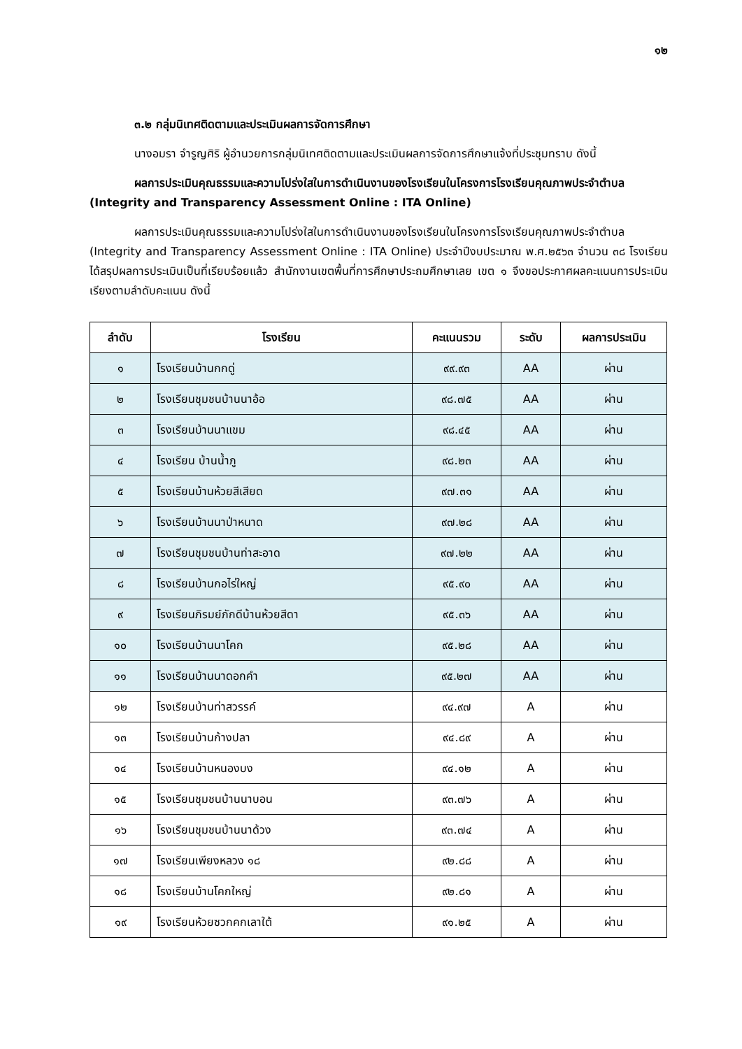๑๒
๓.๒ กลุ่มนิเทศติดตามและประเมินผลการจัดการศึกษา
นางอมรา จำรูญศิริ ผู้อำนวยการกลุ่มนิเทศติดตามและประเมินผลการจัดการศึกษาแจ้งที่ประชุมทราบ ดังนี้
ผลการประเมินคุณธรรมและความโปร่งใสในการดำเนินงานของโรงเรียนในโครงการโรงเรียนคุณภาพประจำตำบล (Integrity and Transparency Assessment Online : ITA Online)
ผลการประเมินคุณธรรมและความโปร่งใสในการดำเนินงานของโรงเรียนในโครงการโรงเรียนคุณภาพประจำตำบล (Integrity and Transparency Assessment Online : ITA Online) ประจำปีงบประมาณ พ.ศ.๒๕๖๓ จำนวน ๓๘ โรงเรียน ได้สรุปผลการประเมินเป็นที่เรียบร้อยแล้ว สำนักงานเขตพื้นที่การศึกษาประถมศึกษาเลย เขต ๑ จึงขอประกาศผลคะแนนการประเมินเรียงตามลำดับคะแนน ดังนี้
| ลำดับ | โรงเรียน | คะแนนรวม | ระดับ | ผลการประเมิน |
| --- | --- | --- | --- | --- |
| ๑ | โรงเรียนบ้านกกดู่ | ๙๙.๙๓ | AA | ผ่าน |
| ๒ | โรงเรียนชุมชนบ้านนาอ้อ | ๙๘.๗๕ | AA | ผ่าน |
| ๓ | โรงเรียนบ้านนาแขม | ๙๘.๔๕ | AA | ผ่าน |
| ๔ | โรงเรียน บ้านน้ำภู | ๙๘.๒๓ | AA | ผ่าน |
| ๕ | โรงเรียนบ้านห้วยสีเสียด | ๙๗.๓๑ | AA | ผ่าน |
| ๖ | โรงเรียนบ้านนาป่าหนาด | ๙๗.๒๘ | AA | ผ่าน |
| ๗ | โรงเรียนชุมชนบ้านท่าสะอาด | ๙๗.๒๒ | AA | ผ่าน |
| ๘ | โรงเรียนบ้านกอไร่ใหญ่ | ๙๕.๙๐ | AA | ผ่าน |
| ๙ | โรงเรียนภิรมย์ภักดีบ้านห้วยสีดา | ๙๕.๓๖ | AA | ผ่าน |
| ๑๐ | โรงเรียนบ้านนาโคก | ๙๕.๒๘ | AA | ผ่าน |
| ๑๑ | โรงเรียนบ้านนาดอกคำ | ๙๕.๒๗ | AA | ผ่าน |
| ๑๒ | โรงเรียนบ้านท่าสวรรค์ | ๙๔.๙๗ | A | ผ่าน |
| ๑๓ | โรงเรียนบ้านก้างปลา | ๙๔.๘๙ | A | ผ่าน |
| ๑๔ | โรงเรียนบ้านหนองบง | ๙๔.๑๒ | A | ผ่าน |
| ๑๕ | โรงเรียนชุมชนบ้านนาบอน | ๙๓.๗๖ | A | ผ่าน |
| ๑๖ | โรงเรียนชุมชนบ้านนาด้วง | ๙๓.๗๔ | A | ผ่าน |
| ๑๗ | โรงเรียนเพียงหลวง ๑๘ | ๙๒.๘๘ | A | ผ่าน |
| ๑๘ | โรงเรียนบ้านโคกใหญ่ | ๙๒.๘๑ | A | ผ่าน |
| ๑๙ | โรงเรียนห้วยซวกคกเลาใต้ | ๙๑.๒๕ | A | ผ่าน |